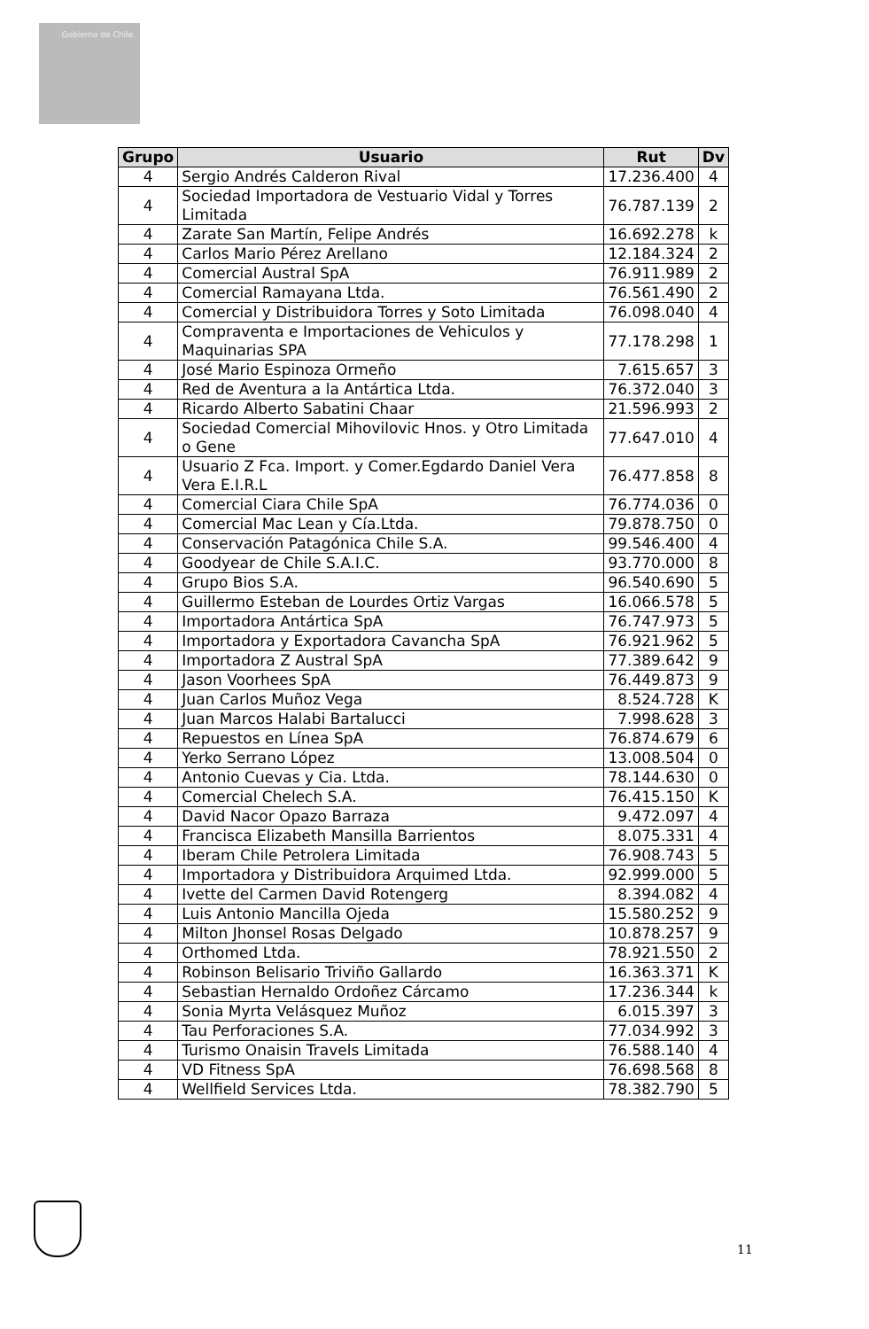Gobierno de Chile
| Grupo | Usuario | Rut | Dv |
| --- | --- | --- | --- |
| 4 | Sergio Andrés Calderon Rival | 17.236.400 | 4 |
| 4 | Sociedad Importadora de Vestuario Vidal y Torres Limitada | 76.787.139 | 2 |
| 4 | Zarate San Martín, Felipe Andrés | 16.692.278 | k |
| 4 | Carlos Mario Pérez Arellano | 12.184.324 | 2 |
| 4 | Comercial Austral SpA | 76.911.989 | 2 |
| 4 | Comercial Ramayana Ltda. | 76.561.490 | 2 |
| 4 | Comercial y Distribuidora Torres y Soto Limitada | 76.098.040 | 4 |
| 4 | Compraventa e Importaciones de Vehiculos y Maquinarias SPA | 77.178.298 | 1 |
| 4 | José Mario Espinoza Ormeño | 7.615.657 | 3 |
| 4 | Red de Aventura a la Antártica Ltda. | 76.372.040 | 3 |
| 4 | Ricardo Alberto Sabatini Chaar | 21.596.993 | 2 |
| 4 | Sociedad Comercial Mihovilovic Hnos. y Otro Limitada o Gene | 77.647.010 | 4 |
| 4 | Usuario Z Fca. Import. y Comer.Egdardo Daniel Vera Vera E.I.R.L | 76.477.858 | 8 |
| 4 | Comercial Ciara Chile SpA | 76.774.036 | 0 |
| 4 | Comercial Mac Lean y Cía.Ltda. | 79.878.750 | 0 |
| 4 | Conservación Patagónica Chile S.A. | 99.546.400 | 4 |
| 4 | Goodyear de Chile S.A.I.C. | 93.770.000 | 8 |
| 4 | Grupo Bios S.A. | 96.540.690 | 5 |
| 4 | Guillermo Esteban de Lourdes Ortiz Vargas | 16.066.578 | 5 |
| 4 | Importadora Antártica SpA | 76.747.973 | 5 |
| 4 | Importadora y Exportadora Cavancha SpA | 76.921.962 | 5 |
| 4 | Importadora Z Austral SpA | 77.389.642 | 9 |
| 4 | Jason Voorhees SpA | 76.449.873 | 9 |
| 4 | Juan Carlos Muñoz Vega | 8.524.728 | K |
| 4 | Juan Marcos Halabi Bartalucci | 7.998.628 | 3 |
| 4 | Repuestos en Línea SpA | 76.874.679 | 6 |
| 4 | Yerko Serrano López | 13.008.504 | 0 |
| 4 | Antonio Cuevas y Cia. Ltda. | 78.144.630 | 0 |
| 4 | Comercial Chelech S.A. | 76.415.150 | K |
| 4 | David Nacor Opazo Barraza | 9.472.097 | 4 |
| 4 | Francisca Elizabeth Mansilla Barrientos | 8.075.331 | 4 |
| 4 | Iberam Chile Petrolera Limitada | 76.908.743 | 5 |
| 4 | Importadora y Distribuidora Arquimed Ltda. | 92.999.000 | 5 |
| 4 | Ivette del Carmen David Rotengerg | 8.394.082 | 4 |
| 4 | Luis Antonio Mancilla Ojeda | 15.580.252 | 9 |
| 4 | Milton Jhonsel Rosas Delgado | 10.878.257 | 9 |
| 4 | Orthomed Ltda. | 78.921.550 | 2 |
| 4 | Robinson Belisario Triviño Gallardo | 16.363.371 | K |
| 4 | Sebastian Hernaldo Ordoñez Cárcamo | 17.236.344 | k |
| 4 | Sonia Myrta Velásquez Muñoz | 6.015.397 | 3 |
| 4 | Tau Perforaciones S.A. | 77.034.992 | 3 |
| 4 | Turismo Onaisin Travels Limitada | 76.588.140 | 4 |
| 4 | VD Fitness SpA | 76.698.568 | 8 |
| 4 | Wellfield Services Ltda. | 78.382.790 | 5 |
11